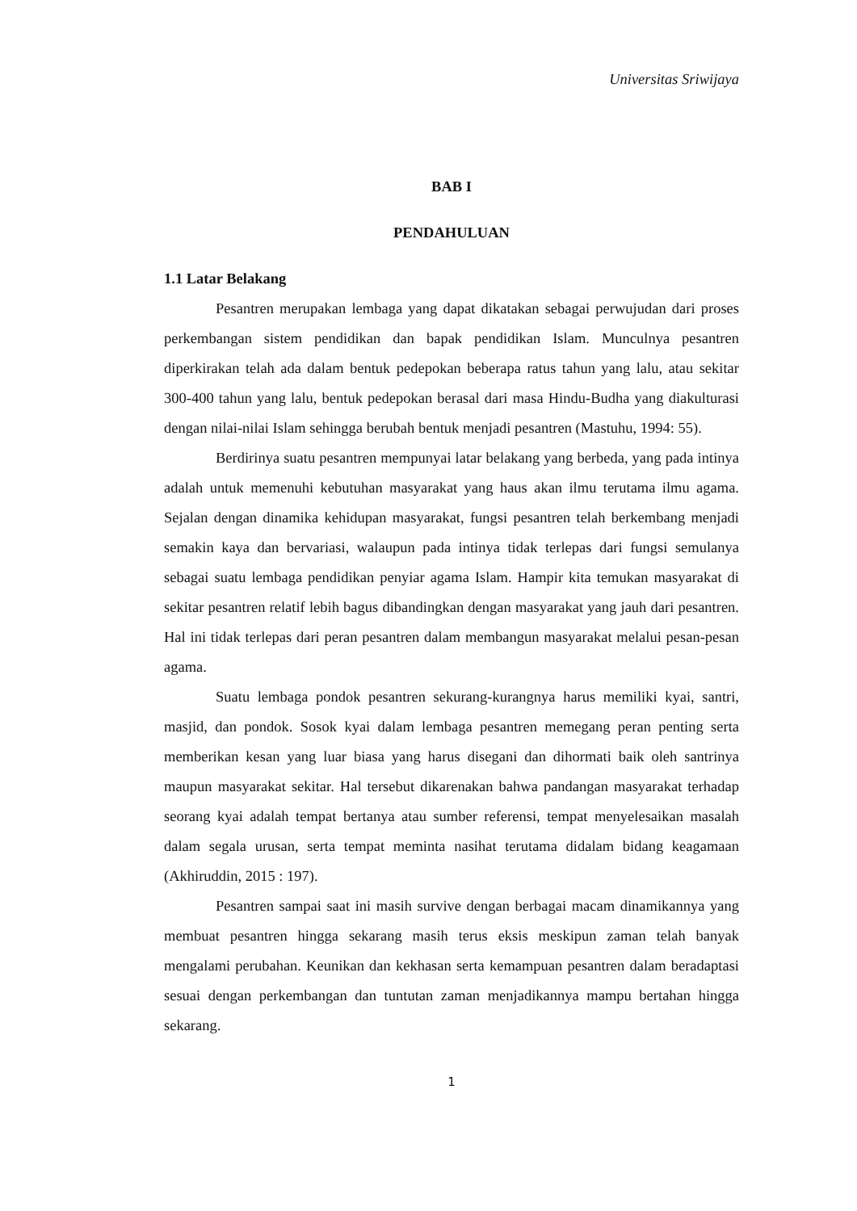Universitas Sriwijaya
BAB I
PENDAHULUAN
1.1 Latar Belakang
Pesantren merupakan lembaga yang dapat dikatakan sebagai perwujudan dari proses perkembangan sistem pendidikan dan bapak pendidikan Islam. Munculnya pesantren diperkirakan telah ada dalam bentuk pedepokan beberapa ratus tahun yang lalu, atau sekitar 300-400 tahun yang lalu, bentuk pedepokan berasal dari masa Hindu-Budha yang diakulturasi dengan nilai-nilai Islam sehingga berubah bentuk menjadi pesantren (Mastuhu, 1994: 55).
Berdirinya suatu pesantren mempunyai latar belakang yang berbeda, yang pada intinya adalah untuk memenuhi kebutuhan masyarakat yang haus akan ilmu terutama ilmu agama. Sejalan dengan dinamika kehidupan masyarakat, fungsi pesantren telah berkembang menjadi semakin kaya dan bervariasi, walaupun pada intinya tidak terlepas dari fungsi semulanya sebagai suatu lembaga pendidikan penyiar agama Islam. Hampir kita temukan masyarakat di sekitar pesantren relatif lebih bagus dibandingkan dengan masyarakat yang jauh dari pesantren. Hal ini tidak terlepas dari peran pesantren dalam membangun masyarakat melalui pesan-pesan agama.
Suatu lembaga pondok pesantren sekurang-kurangnya harus memiliki kyai, santri, masjid, dan pondok. Sosok kyai dalam lembaga pesantren memegang peran penting serta memberikan kesan yang luar biasa yang harus disegani dan dihormati baik oleh santrinya maupun masyarakat sekitar. Hal tersebut dikarenakan bahwa pandangan masyarakat terhadap seorang kyai adalah tempat bertanya atau sumber referensi, tempat menyelesaikan masalah dalam segala urusan, serta tempat meminta nasihat terutama didalam bidang keagamaan (Akhiruddin, 2015 : 197).
Pesantren sampai saat ini masih survive dengan berbagai macam dinamikannya yang membuat pesantren hingga sekarang masih terus eksis meskipun zaman telah banyak mengalami perubahan. Keunikan dan kekhasan serta kemampuan pesantren dalam beradaptasi sesuai dengan perkembangan dan tuntutan zaman menjadikannya mampu bertahan hingga sekarang.
1